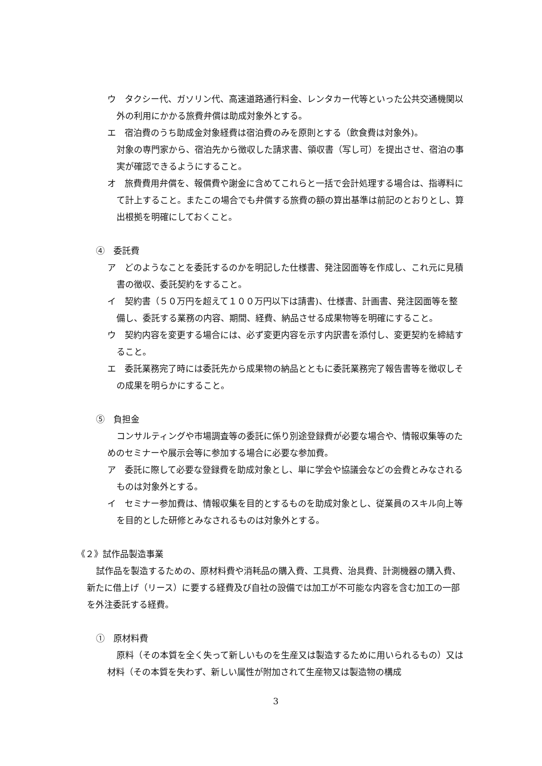ウ　タクシー代、ガソリン代、高速道路通行料金、レンタカー代等といった公共交通機関以外の利用にかかる旅費弁償は助成対象外とする。
エ　宿泊費のうち助成金対象経費は宿泊費のみを原則とする（飲食費は対象外)。
対象の専門家から、宿泊先から徴収した請求書、領収書（写し可）を提出させ、宿泊の事実が確認できるようにすること。
オ　旅費費用弁償を、報償費や謝金に含めてこれらと一括で会計処理する場合は、指導料にて計上すること。またこの場合でも弁償する旅費の額の算出基準は前記のとおりとし、算出根拠を明確にしておくこと。
④　委託費
ア　どのようなことを委託するのかを明記した仕様書、発注図面等を作成し、これ元に見積書の徴収、委託契約をすること。
イ　契約書（５０万円を超えて１００万円以下は請書)、仕様書、計画書、発注図面等を整備し、委託する業務の内容、期間、経費、納品させる成果物等を明確にすること。
ウ　契約内容を変更する場合には、必ず変更内容を示す内訳書を添付し、変更契約を締結すること。
エ　委託業務完了時には委託先から成果物の納品とともに委託業務完了報告書等を徴収しその成果を明らかにすること。
⑤　負担金
コンサルティングや市場調査等の委託に係り別途登録費が必要な場合や、情報収集等のためのセミナーや展示会等に参加する場合に必要な参加費。
ア　委託に際して必要な登録費を助成対象とし、単に学会や協議会などの会費とみなされるものは対象外とする。
イ　セミナー参加費は、情報収集を目的とするものを助成対象とし、従業員のスキル向上等を目的とした研修とみなされるものは対象外とする。
《２》試作品製造事業
試作品を製造するための、原材料費や消耗品の購入費、工具費、治具費、計測機器の購入費、新たに借上げ（リース）に要する経費及び自社の設備では加工が不可能な内容を含む加工の一部を外注委託する経費。
①　原材料費
原料（その本質を全く失って新しいものを生産又は製造するために用いられるもの）又は材料（その本質を失わず、新しい属性が附加されて生産物又は製造物の構成
3